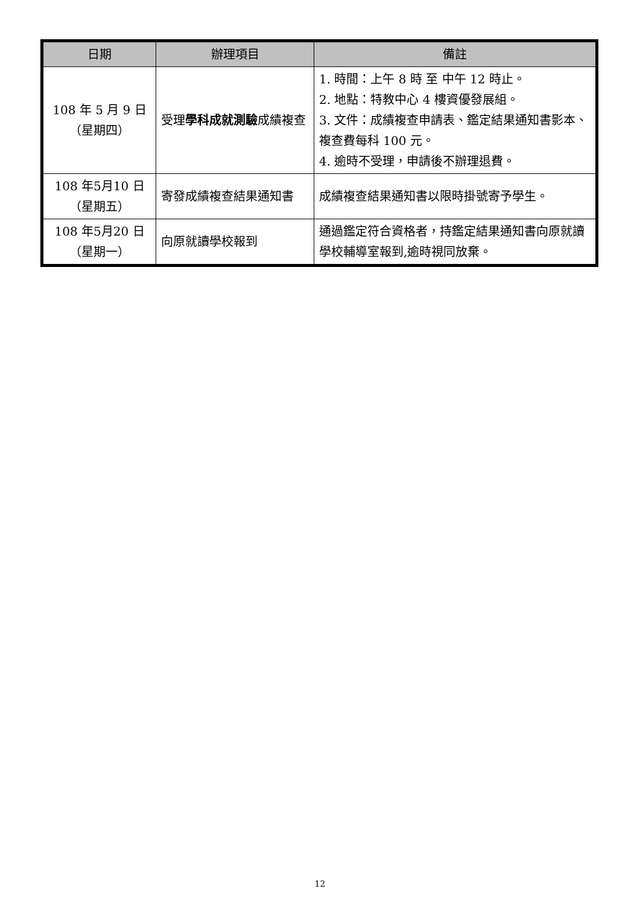| 日期 | 辦理項目 | 備註 |
| --- | --- | --- |
| 108 年 5 月 9 日 （星期四） | 受理 學科成就測驗 成績複查 | 1. 時間：上午 8 時 至 中午 12 時止。 2. 地點：特教中心 4 樓資優發展組。 3. 文件：成績複查申請表、鑑定結果通知書影本、複查費每科 100 元。 4. 逾時不受理，申請後不辦理退費。 |
| 108 年5月10 日 （星期五） | 寄發成績複查結果通知書 | 成績複查結果通知書以限時掛號寄予學生。 |
| 108 年5月20 日 （星期一） | 向原就讀學校報到 | 通過鑑定符合資格者，持鑑定結果通知書向原就讀學校輔導室報到,逾時視同放棄。 |
12